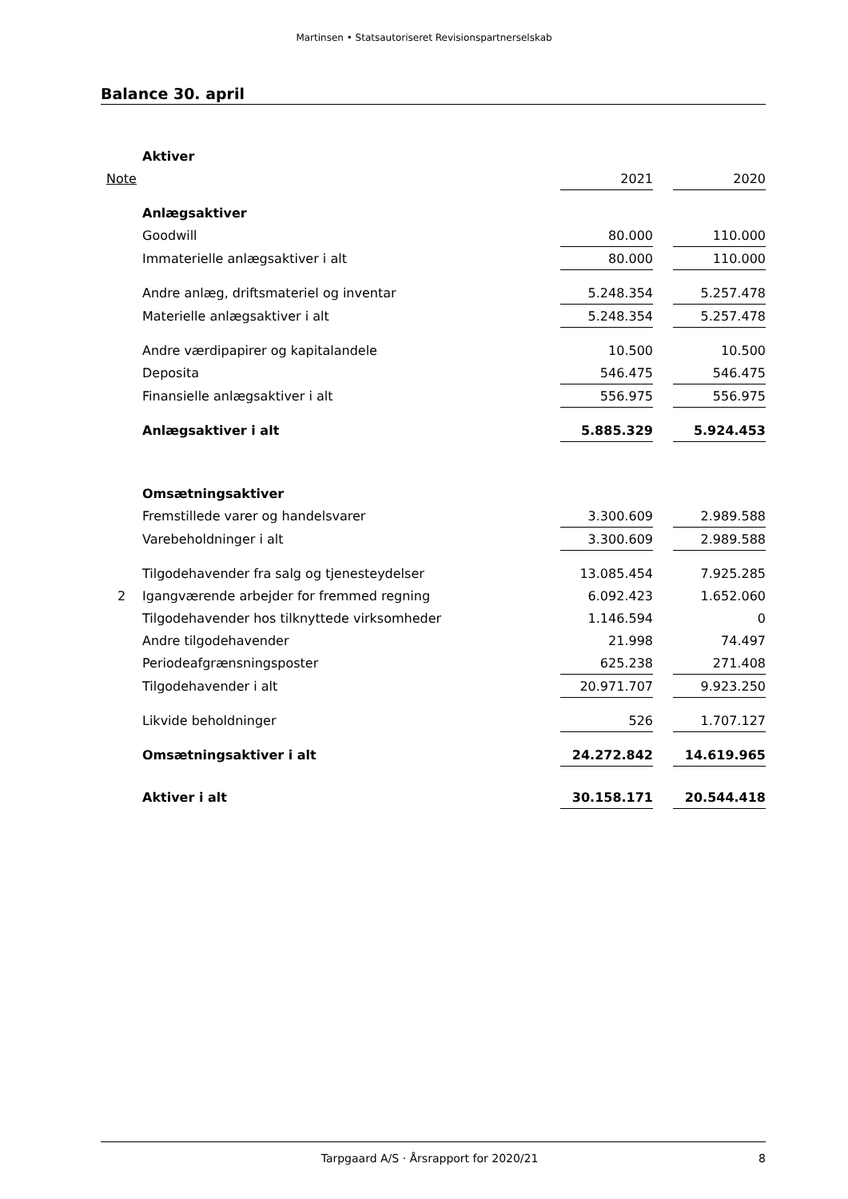Martinsen • Statsautoriseret Revisionspartnerselskab
Balance 30. april
| | Aktiver | | | |
| Note | | 2021 | | 2020 |
| | Anlægsaktiver | | | |
| | Goodwill | 80.000 | | 110.000 |
| | Immaterielle anlægsaktiver i alt | 80.000 | | 110.000 |
| | Andre anlæg, driftsmateriel og inventar | 5.248.354 | | 5.257.478 |
| | Materielle anlægsaktiver i alt | 5.248.354 | | 5.257.478 |
| | Andre værdipapirer og kapitalandele | 10.500 | | 10.500 |
| | Deposita | 546.475 | | 546.475 |
| | Finansielle anlægsaktiver i alt | 556.975 | | 556.975 |
| | Anlægsaktiver i alt | 5.885.329 | | 5.924.453 |
| | Omsætningsaktiver | | | |
| | Fremstillede varer og handelsvarer | 3.300.609 | | 2.989.588 |
| | Varebeholdninger i alt | 3.300.609 | | 2.989.588 |
| | Tilgodehavender fra salg og tjenesteydelser | 13.085.454 | | 7.925.285 |
| 2 | Igangværende arbejder for fremmed regning | 6.092.423 | | 1.652.060 |
| | Tilgodehavender hos tilknyttede virksomheder | 1.146.594 | | 0 |
| | Andre tilgodehavender | 21.998 | | 74.497 |
| | Periodeafgrænsningsposter | 625.238 | | 271.408 |
| | Tilgodehavender i alt | 20.971.707 | | 9.923.250 |
| | Likvide beholdninger | 526 | | 1.707.127 |
| | Omsætningsaktiver i alt | 24.272.842 | | 14.619.965 |
| | Aktiver i alt | 30.158.171 | | 20.544.418 |
Tarpgaard A/S · Årsrapport for 2020/21 8